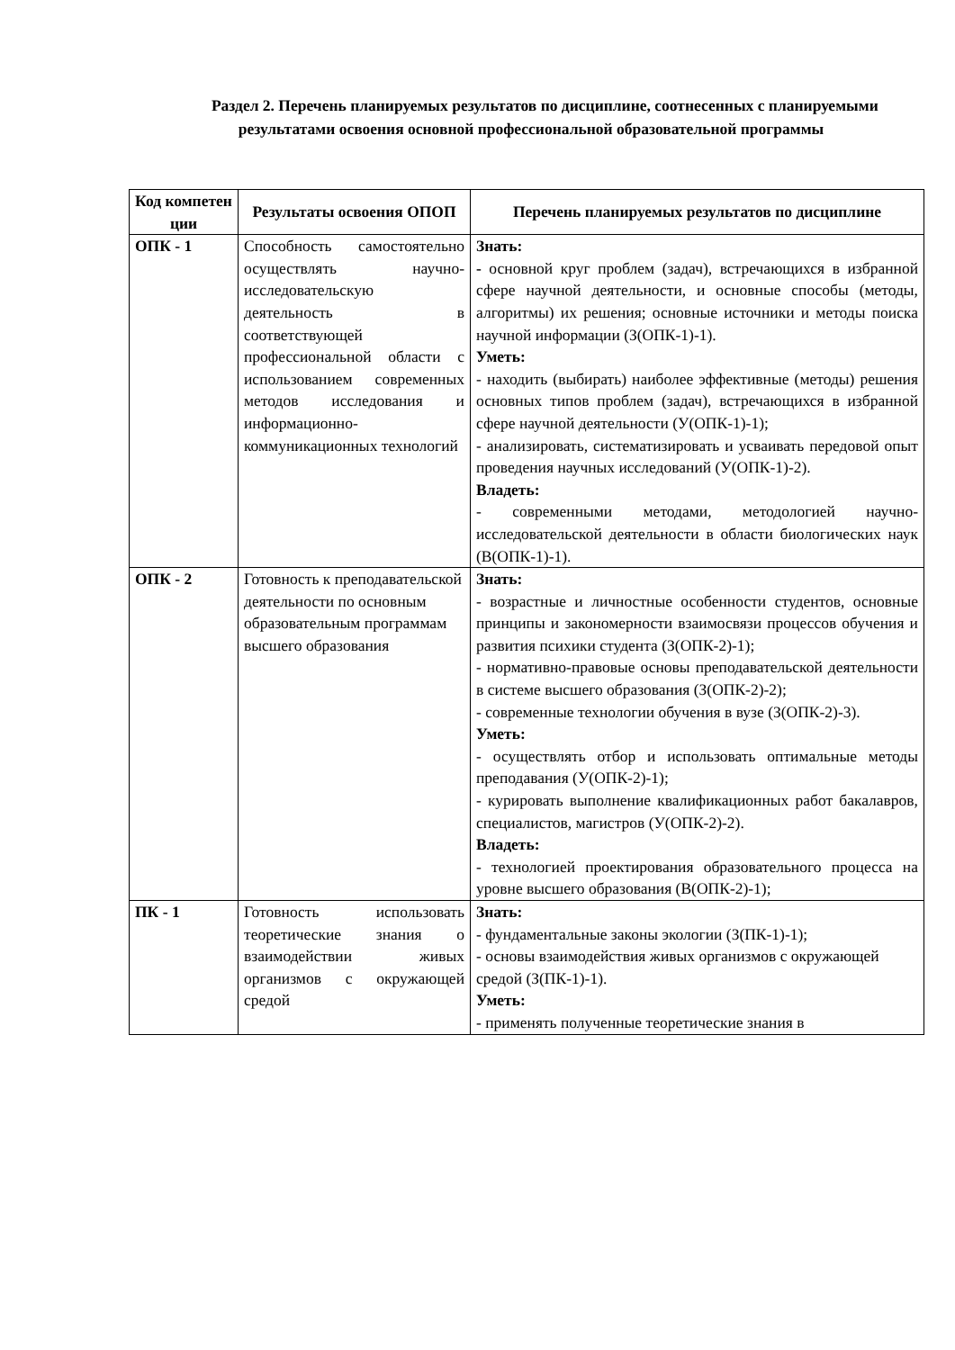Раздел 2. Перечень планируемых результатов по дисциплине, соотнесенных с планируемыми результатами освоения основной профессиональной образовательной программы
| Код компетен ции | Результаты освоения ОПОП | Перечень планируемых результатов по дисциплине |
| --- | --- | --- |
| ОПК - 1 | Способность самостоятельно осуществлять научно-исследовательскую деятельность в соответствующей профессиональной области с использованием современных методов исследования и информационно-коммуникационных технологий | Знать: - основной круг проблем (задач), встречающихся в избранной сфере научной деятельности, и основные способы (методы, алгоритмы) их решения; основные источники и методы поиска научной информации (З(ОПК-1)-1). Уметь: - находить (выбирать) наиболее эффективные (методы) решения основных типов проблем (задач), встречающихся в избранной сфере научной деятельности (У(ОПК-1)-1); - анализировать, систематизировать и усваивать передовой опыт проведения научных исследований (У(ОПК-1)-2). Владеть: - современными методами, методологией научно-исследовательской деятельности в области биологических наук (В(ОПК-1)-1). |
| ОПК - 2 | Готовность к преподавательской деятельности по основным образовательным программам высшего образования | Знать: - возрастные и личностные особенности студентов, основные принципы и закономерности взаимосвязи процессов обучения и развития психики студента (З(ОПК-2)-1); - нормативно-правовые основы преподавательской деятельности в системе высшего образования (З(ОПК-2)-2); - современные технологии обучения в вузе (З(ОПК-2)-3). Уметь: - осуществлять отбор и использовать оптимальные методы преподавания (У(ОПК-2)-1); - курировать выполнение квалификационных работ бакалавров, специалистов, магистров (У(ОПК-2)-2). Владеть: - технологией проектирования образовательного процесса на уровне высшего образования (В(ОПК-2)-1); |
| ПК - 1 | Готовность использовать теоретические знания о взаимодействии живых организмов с окружающей средой | Знать: - фундаментальные законы экологии (З(ПК-1)-1); - основы взаимодействия живых организмов с окружающей средой (З(ПК-1)-1). Уметь: - применять полученные теоретические знания в |